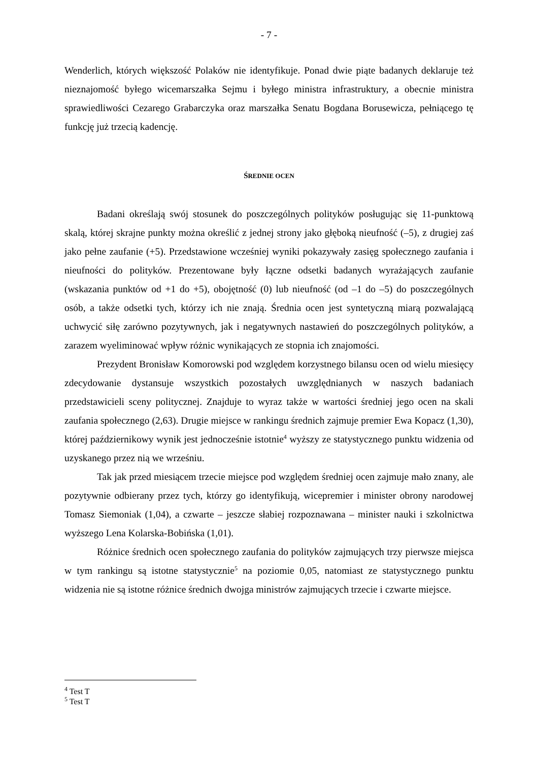- 7 -
Wenderlich, których większość Polaków nie identyfikuje. Ponad dwie piąte badanych deklaruje też nieznajomość byłego wicemarszałka Sejmu i byłego ministra infrastruktury, a obecnie ministra sprawiedliwości Cezarego Grabarczyka oraz marszałka Senatu Bogdana Borusewicza, pełniącego tę funkcję już trzecią kadencję.
ŚREDNIE OCEN
Badani określają swój stosunek do poszczególnych polityków posługując się 11-punktową skalą, której skrajne punkty można określić z jednej strony jako głęboką nieufność (–5), z drugiej zaś jako pełne zaufanie (+5). Przedstawione wcześniej wyniki pokazywały zasięg społecznego zaufania i nieufności do polityków. Prezentowane były łączne odsetki badanych wyrażających zaufanie (wskazania punktów od +1 do +5), obojętność (0) lub nieufność (od –1 do –5) do poszczególnych osób, a także odsetki tych, którzy ich nie znają. Średnia ocen jest syntetyczną miarą pozwalającą uchwycić siłę zarówno pozytywnych, jak i negatywnych nastawień do poszczególnych polityków, a zarazem wyeliminować wpływ różnic wynikających ze stopnia ich znajomości.
Prezydent Bronisław Komorowski pod względem korzystnego bilansu ocen od wielu miesięcy zdecydowanie dystansuje wszystkich pozostałych uwzględnianych w naszych badaniach przedstawicieli sceny politycznej. Znajduje to wyraz także w wartości średniej jego ocen na skali zaufania społecznego (2,63). Drugie miejsce w rankingu średnich zajmuje premier Ewa Kopacz (1,30), której październikowy wynik jest jednocześnie istotnie<sup>4</sup> wyższy ze statystycznego punktu widzenia od uzyskanego przez nią we wrześniu.
Tak jak przed miesiącem trzecie miejsce pod względem średniej ocen zajmuje mało znany, ale pozytywnie odbierany przez tych, którzy go identyfikują, wicepremier i minister obrony narodowej Tomasz Siemoniak (1,04), a czwarte – jeszcze słabiej rozpoznawana – minister nauki i szkolnictwa wyższego Lena Kolarska-Bobińska (1,01).
Różnice średnich ocen społecznego zaufania do polityków zajmujących trzy pierwsze miejsca w tym rankingu są istotne statystycznie<sup>5</sup> na poziomie 0,05, natomiast ze statystycznego punktu widzenia nie są istotne różnice średnich dwojga ministrów zajmujących trzecie i czwarte miejsce.
<sup>4</sup> Test T
<sup>5</sup> Test T